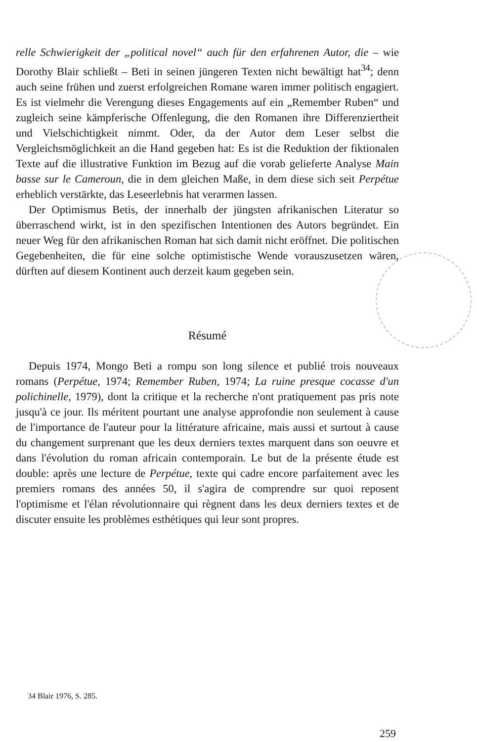relle Schwierigkeit der „political novel“ auch für den erfahrenen Autor, die – wie Dorothy Blair schließt – Beti in seinen jüngeren Texten nicht bewältigt hat<sup>34</sup>; denn auch seine frühen und zuerst erfolgreichen Romane waren immer politisch engagiert. Es ist vielmehr die Verengung dieses Engagements auf ein „Remember Ruben“ und zugleich seine kämpferische Offenlegung, die den Romanen ihre Differenziertheit und Vielschichtigkeit nimmt. Oder, da der Autor dem Leser selbst die Vergleichsmöglichkeit an die Hand gegeben hat: Es ist die Reduktion der fiktionalen Texte auf die illustrative Funktion im Bezug auf die vorab gelieferte Analyse Main basse sur le Cameroun, die in dem gleichen Maße, in dem diese sich seit Perpétue erheblich verstärkte, das Leseerlebnis hat verarmen lassen.
Der Optimismus Betis, der innerhalb der jüngsten afrikanischen Literatur so überraschend wirkt, ist in den spezifischen Intentionen des Autors begründet. Ein neuer Weg für den afrikanischen Roman hat sich damit nicht eröffnet. Die politischen Gegebenheiten, die für eine solche optimistische Wende vorauszusetzen wären, dürften auf diesem Kontinent auch derzeit kaum gegeben sein.
Résumé
Depuis 1974, Mongo Beti a rompu son long silence et publié trois nouveaux romans (Perpétue, 1974; Remember Ruben, 1974; La ruine presque cocasse d'un polichinelle, 1979), dont la critique et la recherche n'ont pratiquement pas pris note jusqu'à ce jour. Ils méritent pourtant une analyse approfondie non seulement à cause de l'importance de l'auteur pour la littérature africaine, mais aussi et surtout à cause du changement surprenant que les deux derniers textes marquent dans son oeuvre et dans l'évolution du roman africain contemporain. Le but de la présente étude est double: après une lecture de Perpétue, texte qui cadre encore parfaitement avec les premiers romans des années 50, il s'agira de comprendre sur quoi reposent l'optimisme et l'élan révolutionnaire qui règnent dans les deux derniers textes et de discuter ensuite les problèmes esthétiques qui leur sont propres.
34 Blair 1976, S. 285.
259